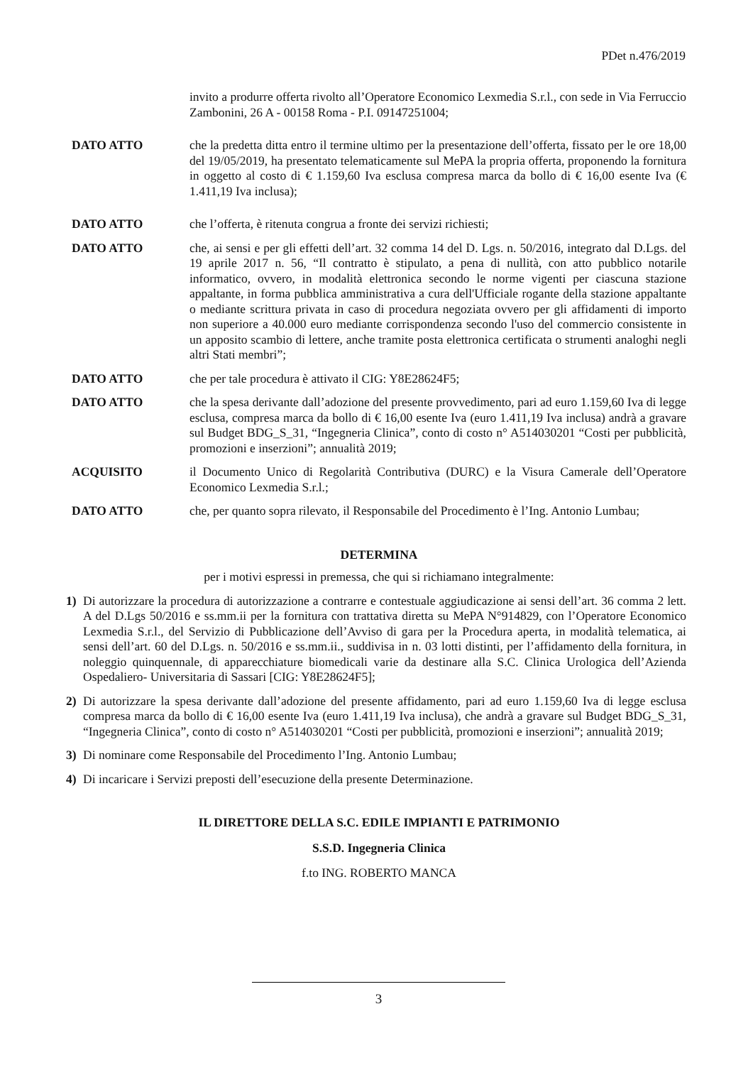PDet n.476/2019
invito a produrre offerta rivolto all’Operatore Economico Lexmedia S.r.l., con sede in Via Ferruccio Zambonini, 26 A - 00158 Roma - P.I. 09147251004;
DATO ATTO che la predetta ditta entro il termine ultimo per la presentazione dell’offerta, fissato per le ore 18,00 del 19/05/2019, ha presentato telematicamente sul MePA la propria offerta, proponendo la fornitura in oggetto al costo di € 1.159,60 Iva esclusa compresa marca da bollo di € 16,00 esente Iva (€ 1.411,19 Iva inclusa);
DATO ATTO che l’offerta, è ritenuta congrua a fronte dei servizi richiesti;
DATO ATTO che, ai sensi e per gli effetti dell’art. 32 comma 14 del D. Lgs. n. 50/2016, integrato dal D.Lgs. del 19 aprile 2017 n. 56, “Il contratto è stipulato, a pena di nullità, con atto pubblico notarile informatico, ovvero, in modalità elettronica secondo le norme vigenti per ciascuna stazione appaltante, in forma pubblica amministrativa a cura dell'Ufficiale rogante della stazione appaltante o mediante scrittura privata in caso di procedura negoziata ovvero per gli affidamenti di importo non superiore a 40.000 euro mediante corrispondenza secondo l'uso del commercio consistente in un apposito scambio di lettere, anche tramite posta elettronica certificata o strumenti analoghi negli altri Stati membri”;
DATO ATTO che per tale procedura è attivato il CIG: Y8E28624F5;
DATO ATTO che la spesa derivante dall’adozione del presente provvedimento, pari ad euro 1.159,60 Iva di legge esclusa, compresa marca da bollo di € 16,00 esente Iva (euro 1.411,19 Iva inclusa) andrà a gravare sul Budget BDG_S_31, “Ingegneria Clinica”, conto di costo n° A514030201 “Costi per pubblicità, promozioni e inserzioni”; annualità 2019;
ACQUISITO il Documento Unico di Regolarità Contributiva (DURC) e la Visura Camerale dell’Operatore Economico Lexmedia S.r.l.;
DATO ATTO che, per quanto sopra rilevato, il Responsabile del Procedimento è l’Ing. Antonio Lumbau;
DETERMINA
per i motivi espressi in premessa, che qui si richiamano integralmente:
1) Di autorizzare la procedura di autorizzazione a contrarre e contestuale aggiudicazione ai sensi dell’art. 36 comma 2 lett. A del D.Lgs 50/2016 e ss.mm.ii per la fornitura con trattativa diretta su MePA N°914829, con l’Operatore Economico Lexmedia S.r.l., del Servizio di Pubblicazione dell’Avviso di gara per la Procedura aperta, in modalità telematica, ai sensi dell’art. 60 del D.Lgs. n. 50/2016 e ss.mm.ii., suddivisa in n. 03 lotti distinti, per l’affidamento della fornitura, in noleggio quinquennale, di apparecchiature biomedicali varie da destinare alla S.C. Clinica Urologica dell’Azienda Ospedaliero- Universitaria di Sassari [CIG: Y8E28624F5];
2) Di autorizzare la spesa derivante dall’adozione del presente affidamento, pari ad euro 1.159,60 Iva di legge esclusa compresa marca da bollo di € 16,00 esente Iva (euro 1.411,19 Iva inclusa), che andrà a gravare sul Budget BDG_S_31, “Ingegneria Clinica”, conto di costo n° A514030201 “Costi per pubblicità, promozioni e inserzioni”; annualità 2019;
3) Di nominare come Responsabile del Procedimento l’Ing. Antonio Lumbau;
4) Di incaricare i Servizi preposti dell’esecuzione della presente Determinazione.
IL DIRETTORE DELLA S.C. EDILE IMPIANTI E PATRIMONIO
S.S.D. Ingegneria Clinica
f.to ING. ROBERTO MANCA
3